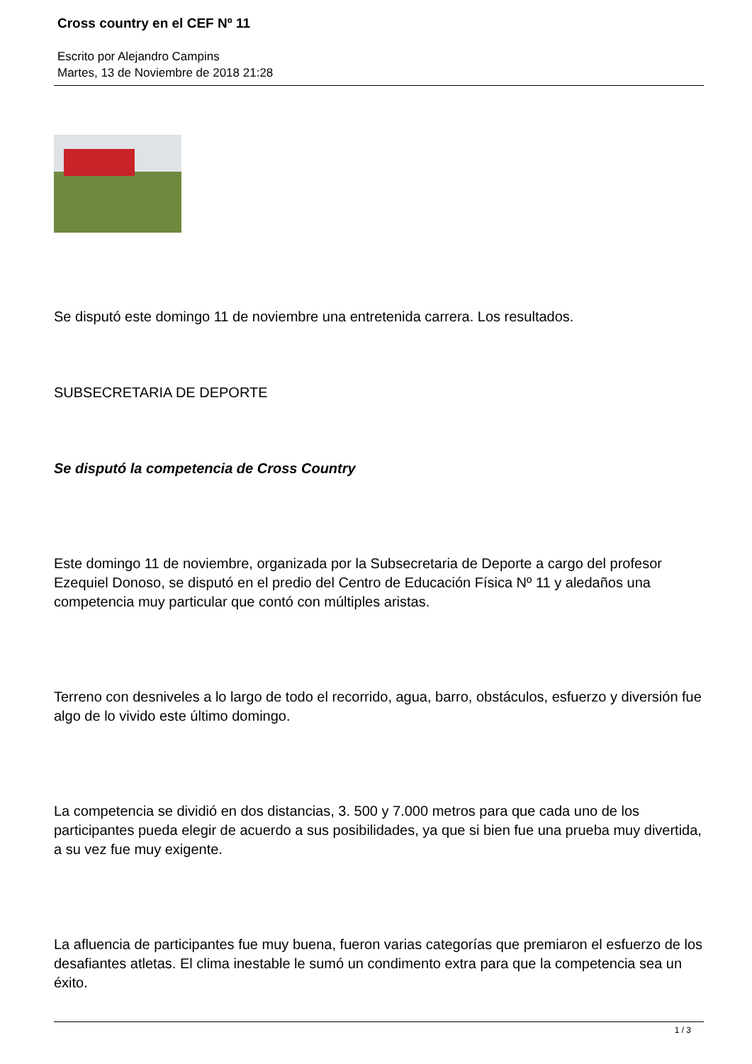Cross country en el CEF Nº 11
Escrito por Alejandro Campins
Martes, 13 de Noviembre de 2018 21:28
Se disputó este domingo 11 de noviembre una entretenida carrera. Los resultados.
SUBSECRETARIA DE DEPORTE
Se disputó la competencia de Cross Country
Este domingo 11 de noviembre, organizada por la Subsecretaria de Deporte a cargo del profesor Ezequiel Donoso, se disputó en el predio del Centro de Educación Física Nº 11 y aledaños una competencia muy particular que contó con múltiples aristas.
Terreno con desniveles a lo largo de todo el recorrido, agua, barro, obstáculos, esfuerzo y diversión fue algo de lo vivido este último domingo.
La competencia se dividió en dos distancias, 3. 500 y 7.000 metros para que cada uno de los participantes pueda elegir de acuerdo a sus posibilidades, ya que si bien fue una prueba muy divertida, a su vez fue muy exigente.
La afluencia de participantes fue muy buena, fueron varias categorías que premiaron el esfuerzo de los desafiantes atletas. El clima inestable le sumó un condimento extra para que la competencia sea un éxito.
1 / 3